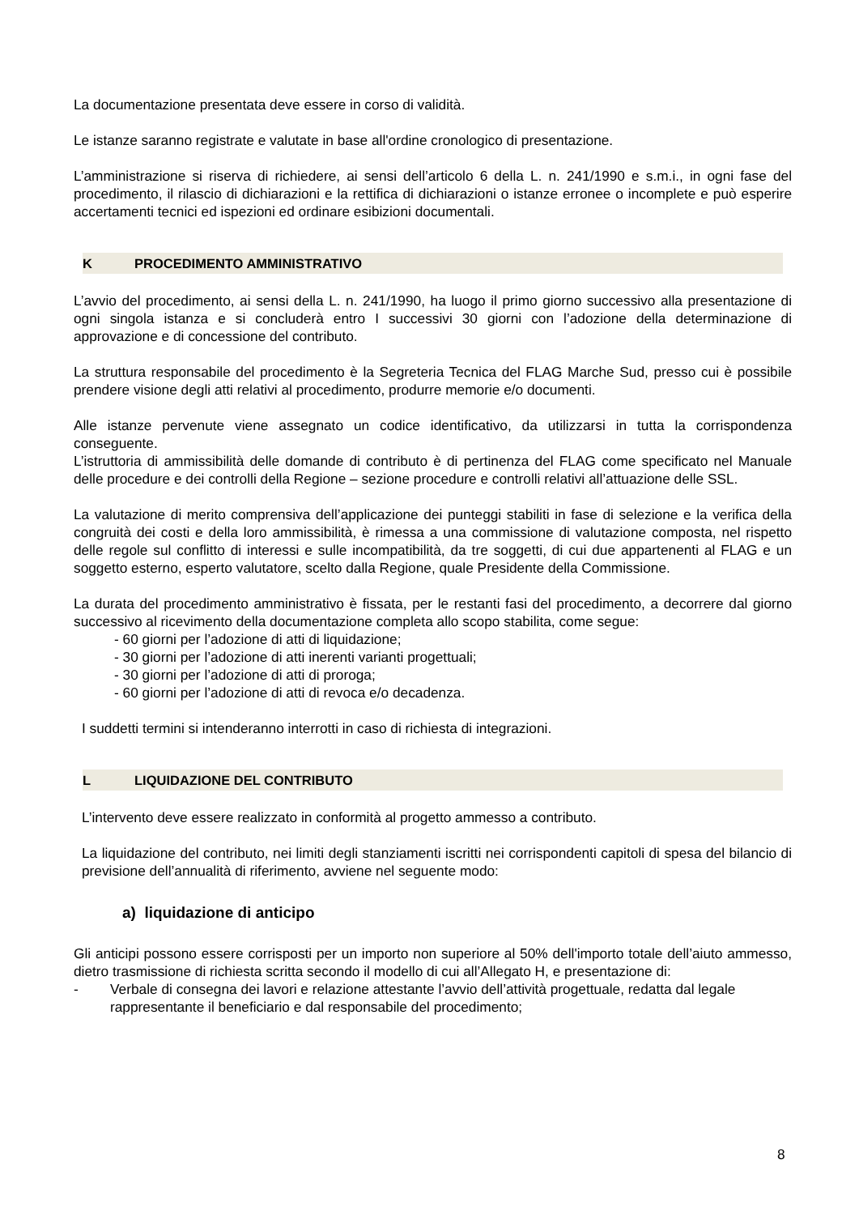La documentazione presentata deve essere in corso di validità.
Le istanze saranno registrate e valutate in base all'ordine cronologico di presentazione.
L’amministrazione si riserva di richiedere, ai sensi dell’articolo 6 della L. n. 241/1990 e s.m.i., in ogni fase del procedimento, il rilascio di dichiarazioni e la rettifica di dichiarazioni o istanze erronee o incomplete e può esperire accertamenti tecnici ed ispezioni ed ordinare esibizioni documentali.
K PROCEDIMENTO AMMINISTRATIVO
L’avvio del procedimento, ai sensi della L. n. 241/1990, ha luogo il primo giorno successivo alla presentazione di ogni singola istanza e si concluderà entro I successivi 30 giorni con l’adozione della determinazione di approvazione e di concessione del contributo.
La struttura responsabile del procedimento è la Segreteria Tecnica del FLAG Marche Sud, presso cui è possibile prendere visione degli atti relativi al procedimento, produrre memorie e/o documenti.
Alle istanze pervenute viene assegnato un codice identificativo, da utilizzarsi in tutta la corrispondenza conseguente.
L’istruttoria di ammissibilità delle domande di contributo è di pertinenza del FLAG come specificato nel Manuale delle procedure e dei controlli della Regione – sezione procedure e controlli relativi all’attuazione delle SSL.
La valutazione di merito comprensiva dell’applicazione dei punteggi stabiliti in fase di selezione e la verifica della congruità dei costi e della loro ammissibilità, è rimessa a una commissione di valutazione composta, nel rispetto delle regole sul conflitto di interessi e sulle incompatibilità, da tre soggetti, di cui due appartenenti al FLAG e un soggetto esterno, esperto valutatore, scelto dalla Regione, quale Presidente della Commissione.
La durata del procedimento amministrativo è fissata, per le restanti fasi del procedimento, a decorrere dal giorno successivo al ricevimento della documentazione completa allo scopo stabilita, come segue:
- 60 giorni per l’adozione di atti di liquidazione;
- 30 giorni per l’adozione di atti inerenti varianti progettuali;
- 30 giorni per l’adozione di atti di proroga;
- 60 giorni per l’adozione di atti di revoca e/o decadenza.
I suddetti termini si intenderanno interrotti in caso di richiesta di integrazioni.
L LIQUIDAZIONE DEL CONTRIBUTO
L’intervento deve essere realizzato in conformità al progetto ammesso a contributo.
La liquidazione del contributo, nei limiti degli stanziamenti iscritti nei corrispondenti capitoli di spesa del bilancio di previsione dell’annualità di riferimento, avviene nel seguente modo:
a) liquidazione di anticipo
Gli anticipi possono essere corrisposti per un importo non superiore al 50% dell'importo totale dell’aiuto ammesso, dietro trasmissione di richiesta scritta secondo il modello di cui all’Allegato H, e presentazione di:
- Verbale di consegna dei lavori e relazione attestante l’avvio dell’attività progettuale, redatta dal legale rappresentante il beneficiario e dal responsabile del procedimento;
8